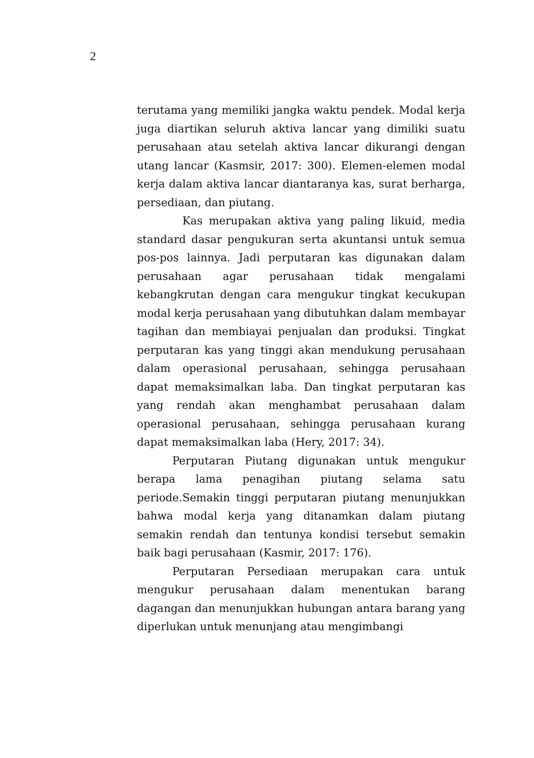2
terutama yang memiliki jangka waktu pendek. Modal kerja juga diartikan seluruh aktiva lancar yang dimiliki suatu perusahaan atau setelah aktiva lancar dikurangi dengan utang lancar (Kasmsir, 2017: 300). Elemen-elemen modal kerja dalam aktiva lancar diantaranya kas, surat berharga, persediaan, dan piutang.
Kas merupakan aktiva yang paling likuid, media standard dasar pengukuran serta akuntansi untuk semua pos-pos lainnya. Jadi perputaran kas digunakan dalam perusahaan agar perusahaan tidak mengalami kebangkrutan dengan cara mengukur tingkat kecukupan modal kerja perusahaan yang dibutuhkan dalam membayar tagihan dan membiayai penjualan dan produksi. Tingkat perputaran kas yang tinggi akan mendukung perusahaan dalam operasional perusahaan, sehingga perusahaan dapat memaksimalkan laba. Dan tingkat perputaran kas yang rendah akan menghambat perusahaan dalam operasional perusahaan, sehingga perusahaan kurang dapat memaksimalkan laba (Hery, 2017: 34).
Perputaran Piutang digunakan untuk mengukur berapa lama penagihan piutang selama satu periode.Semakin tinggi perputaran piutang menunjukkan bahwa modal kerja yang ditanamkan dalam piutang semakin rendah dan tentunya kondisi tersebut semakin baik bagi perusahaan (Kasmir, 2017: 176).
Perputaran Persediaan merupakan cara untuk mengukur perusahaan dalam menentukan barang dagangan dan menunjukkan hubungan antara barang yang diperlukan untuk menunjang atau mengimbangi